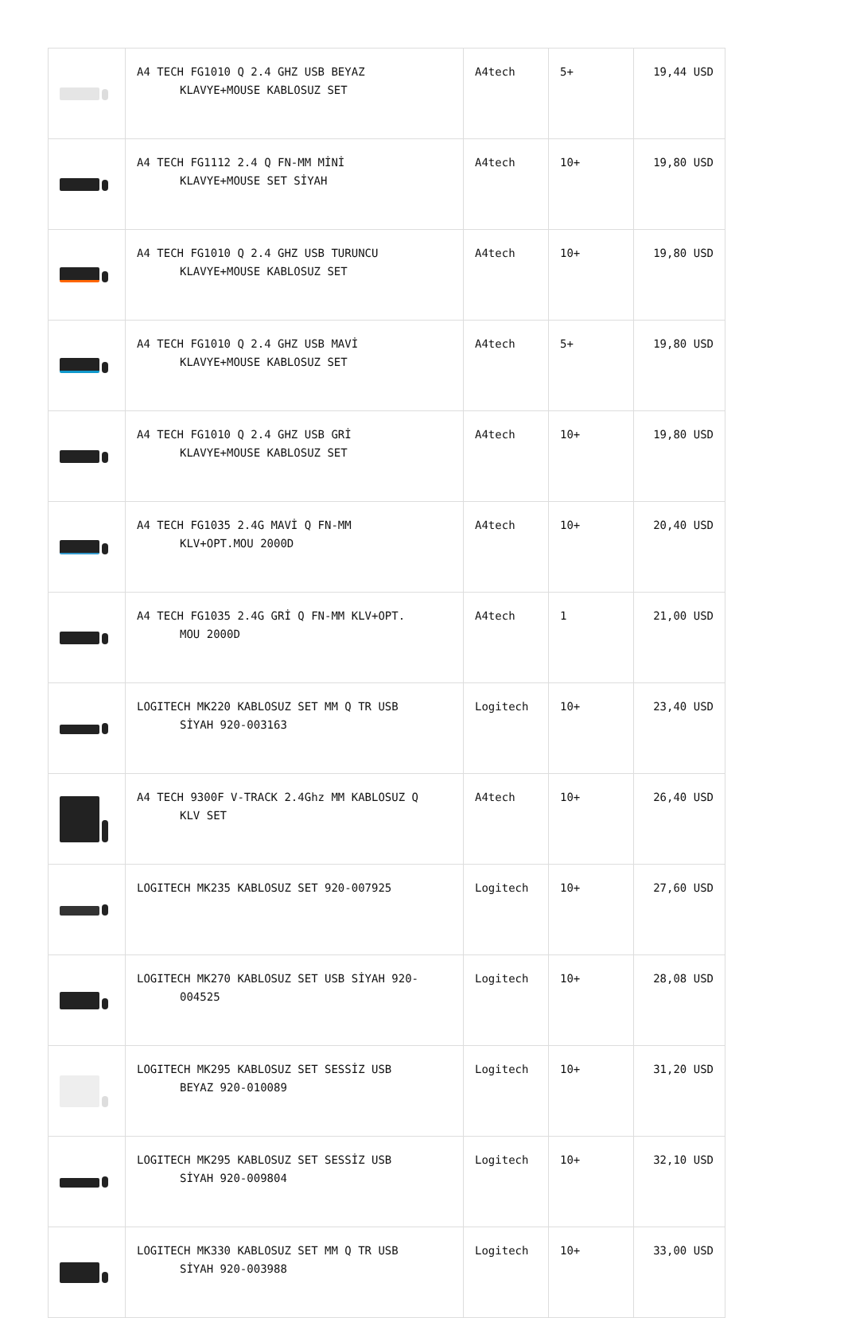| | A4 TECH FG1010 Q 2.4 GHZ USB BEYAZ KLAVYE+MOUSE KABLOSUZ SET | A4tech | 5+ | 19,44 USD |
| | A4 TECH FG1112 2.4 Q FN-MM MİNİ KLAVYE+MOUSE SET SİYAH | A4tech | 10+ | 19,80 USD |
| | A4 TECH FG1010 Q 2.4 GHZ USB TURUNCU KLAVYE+MOUSE KABLOSUZ SET | A4tech | 10+ | 19,80 USD |
| | A4 TECH FG1010 Q 2.4 GHZ USB MAVİ KLAVYE+MOUSE KABLOSUZ SET | A4tech | 5+ | 19,80 USD |
| | A4 TECH FG1010 Q 2.4 GHZ USB GRİ KLAVYE+MOUSE KABLOSUZ SET | A4tech | 10+ | 19,80 USD |
| | A4 TECH FG1035 2.4G MAVİ Q FN-MM KLV+OPT.MOU 2000D | A4tech | 10+ | 20,40 USD |
| | A4 TECH FG1035 2.4G GRİ Q FN-MM KLV+OPT. MOU 2000D | A4tech | 1 | 21,00 USD |
| | LOGITECH MK220 KABLOSUZ SET MM Q TR USB SİYAH 920-003163 | Logitech | 10+ | 23,40 USD |
| | A4 TECH 9300F V-TRACK 2.4Ghz MM KABLOSUZ Q KLV SET | A4tech | 10+ | 26,40 USD |
| | LOGITECH MK235 KABLOSUZ SET 920-007925 | Logitech | 10+ | 27,60 USD |
| | LOGITECH MK270 KABLOSUZ SET USB SİYAH 920- 004525 | Logitech | 10+ | 28,08 USD |
| | LOGITECH MK295 KABLOSUZ SET SESSİZ USB BEYAZ 920-010089 | Logitech | 10+ | 31,20 USD |
| | LOGITECH MK295 KABLOSUZ SET SESSİZ USB SİYAH 920-009804 | Logitech | 10+ | 32,10 USD |
| | LOGITECH MK330 KABLOSUZ SET MM Q TR USB SİYAH 920-003988 | Logitech | 10+ | 33,00 USD |